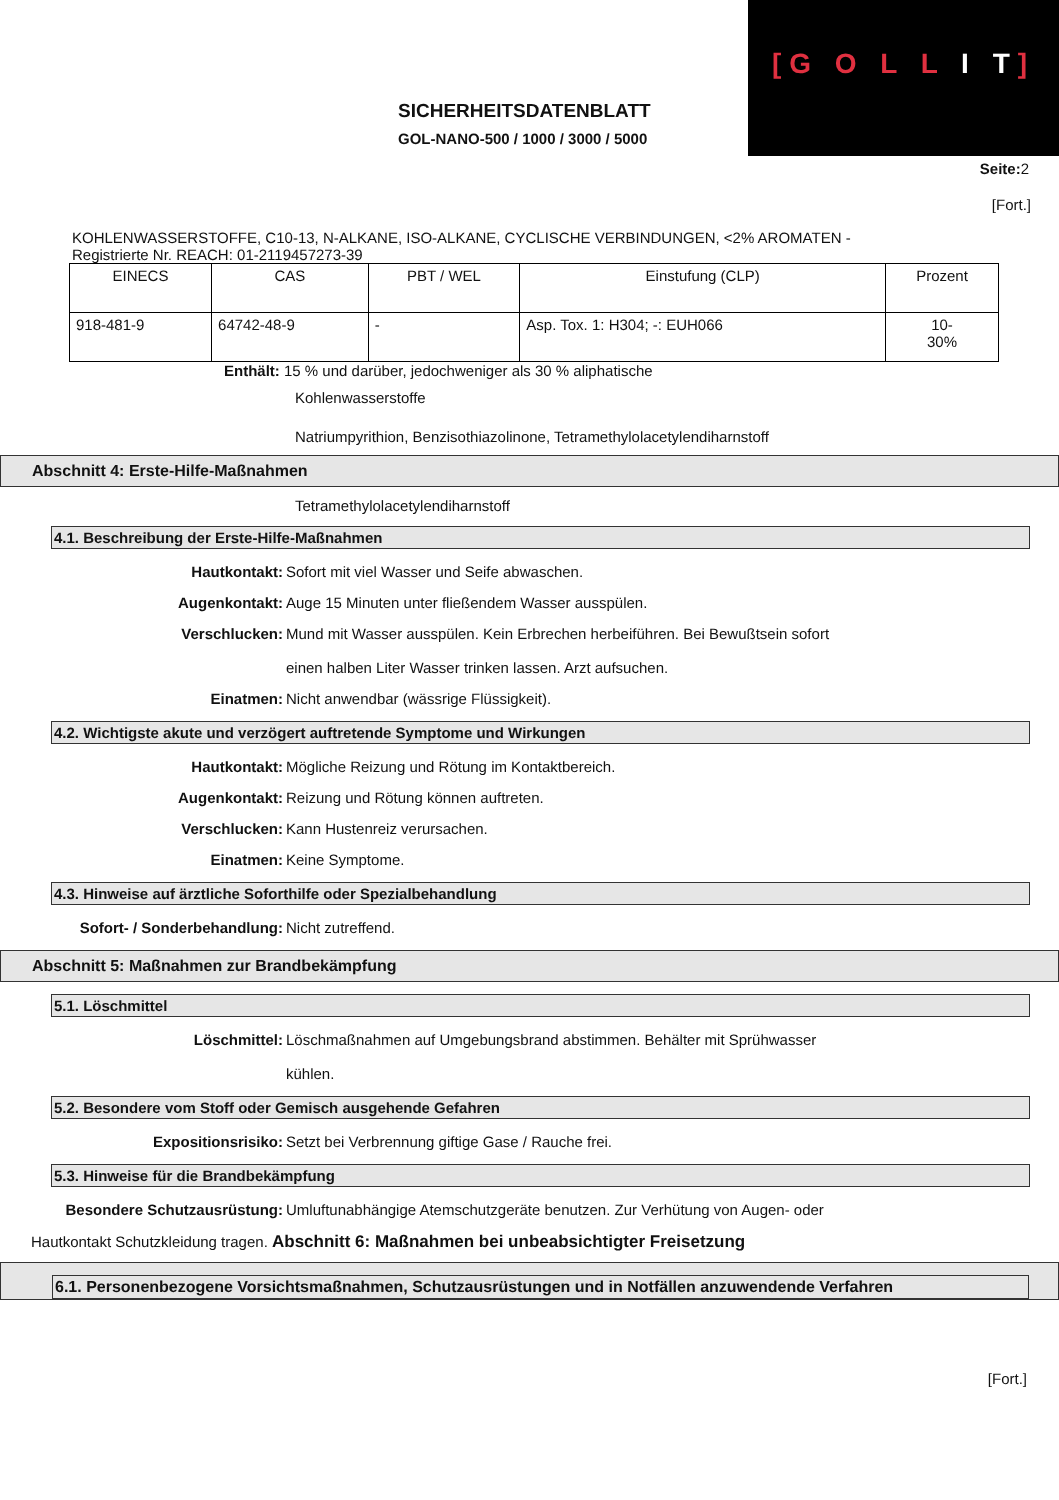[G O L L I T]
SICHERHEITSDATENBLATT
GOL-NANO-500 / 1000 / 3000 / 5000
Seite: 2
[Fort.]
KOHLENWASSERSTOFFE, C10-13, N-ALKANE, ISO-ALKANE, CYCLISCHE VERBINDUNGEN, <2% AROMATEN -
Registrierte Nr. REACH: 01-2119457273-39
| EINECS | CAS | PBT / WEL | Einstufung (CLP) | Prozent |
| 918-481-9 | 64742-48-9 | - | Asp. Tox. 1: H304; -: EUH066 | 10- 30% |
Enthält: 15 % und darüber, jedochweniger als 30 % aliphatische
Kohlenwasserstoffe
Natriumpyrithion, Benzisothiazolinone, Tetramethylolacetylendiharnstoff
Abschnitt 4: Erste-Hilfe-Maßnahmen
Tetramethylolacetylendiharnstoff
4.1. Beschreibung der Erste-Hilfe-Maßnahmen
Hautkontakt: Sofort mit viel Wasser und Seife abwaschen.
Augenkontakt: Auge 15 Minuten unter fließendem Wasser ausspülen.
Verschlucken: Mund mit Wasser ausspülen. Kein Erbrechen herbeiführen. Bei Bewußtsein sofort
einen halben Liter Wasser trinken lassen. Arzt aufsuchen.
Einatmen: Nicht anwendbar (wässrige Flüssigkeit).
4.2. Wichtigste akute und verzögert auftretende Symptome und Wirkungen
Hautkontakt: Mögliche Reizung und Rötung im Kontaktbereich.
Augenkontakt: Reizung und Rötung können auftreten.
Verschlucken: Kann Hustenreiz verursachen.
Einatmen: Keine Symptome.
4.3. Hinweise auf ärztliche Soforthilfe oder Spezialbehandlung
Sofort- / Sonderbehandlung: Nicht zutreffend.
Abschnitt 5: Maßnahmen zur Brandbekämpfung
5.1. Löschmittel
Löschmittel: Löschmaßnahmen auf Umgebungsbrand abstimmen. Behälter mit Sprühwasser
kühlen.
5.2. Besondere vom Stoff oder Gemisch ausgehende Gefahren
Expositionsrisiko: Setzt bei Verbrennung giftige Gase / Rauche frei.
5.3. Hinweise für die Brandbekämpfung
Besondere Schutzausrüstung: Umluftunabhängige Atemschutzgeräte benutzen. Zur Verhütung von Augen- oder
Hautkontakt Schutzkleidung tragen. Abschnitt 6: Maßnahmen bei unbeabsichtigter Freisetzung
6.1. Personenbezogene Vorsichtsmaßnahmen, Schutzausrüstungen und in Notfällen anzuwendende Verfahren
[Fort.]